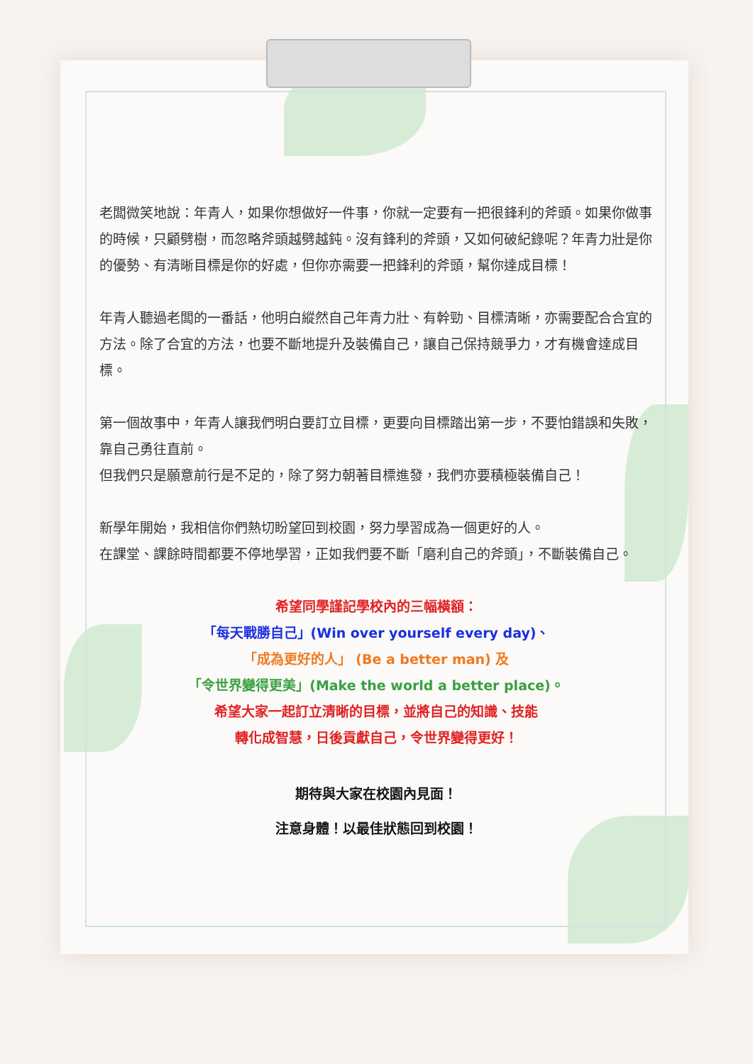老闆微笑地說：年青人，如果你想做好一件事，你就一定要有一把很鋒利的斧頭。如果你做事的時候，只顧劈樹，而忽略斧頭越劈越鈍。沒有鋒利的斧頭，又如何破紀錄呢？年青力壯是你的優勢、有清晰目標是你的好處，但你亦需要一把鋒利的斧頭，幫你達成目標！
年青人聽過老闆的一番話，他明白縱然自己年青力壯、有幹勁、目標清晰，亦需要配合合宜的方法。除了合宜的方法，也要不斷地提升及裝備自己，讓自己保持競爭力，才有機會達成目標。
第一個故事中，年青人讓我們明白要訂立目標，更要向目標踏出第一步，不要怕錯誤和失敗，靠自己勇往直前。
但我們只是願意前行是不足的，除了努力朝著目標進發，我們亦要積極裝備自己！
新學年開始，我相信你們熱切盼望回到校園，努力學習成為一個更好的人。
在課堂、課餘時間都要不停地學習，正如我們要不斷「磨利自己的斧頭」，不斷裝備自己。
希望同學謹記學校內的三幅橫額：
「每天戰勝自己」(Win over yourself every day)、
「成為更好的人」 (Be a better man) 及
「令世界變得更美」(Make the world a better place)。
希望大家一起訂立清晰的目標，並將自己的知識、技能
轉化成智慧，日後貢獻自己，令世界變得更好！
期待與大家在校園內見面！
注意身體！以最佳狀態回到校園！